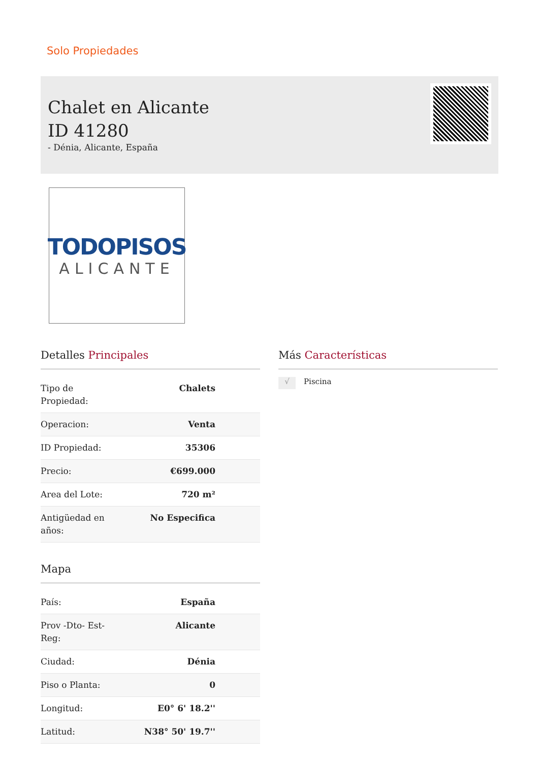Solo Propiedades
Chalet en Alicante ID 41280
- Dénia, Alicante, España
TODOPISOS
ALICANTE
Detalles Principales
| Tipo de Propiedad: | Chalets |
| Operacion: | Venta |
| ID Propiedad: | 35306 |
| Precio: | €699.000 |
| Area del Lote: | 720 m² |
| Antigüedad en años: | No Especifica |
Mapa
| País: | España |
| Prov -Dto- Est-Reg: | Alicante |
| Ciudad: | Dénia |
| Piso o Planta: | 0 |
| Longitud: | E0° 6' 18.2'' |
| Latitud: | N38° 50' 19.7'' |
Más Características
√ Piscina